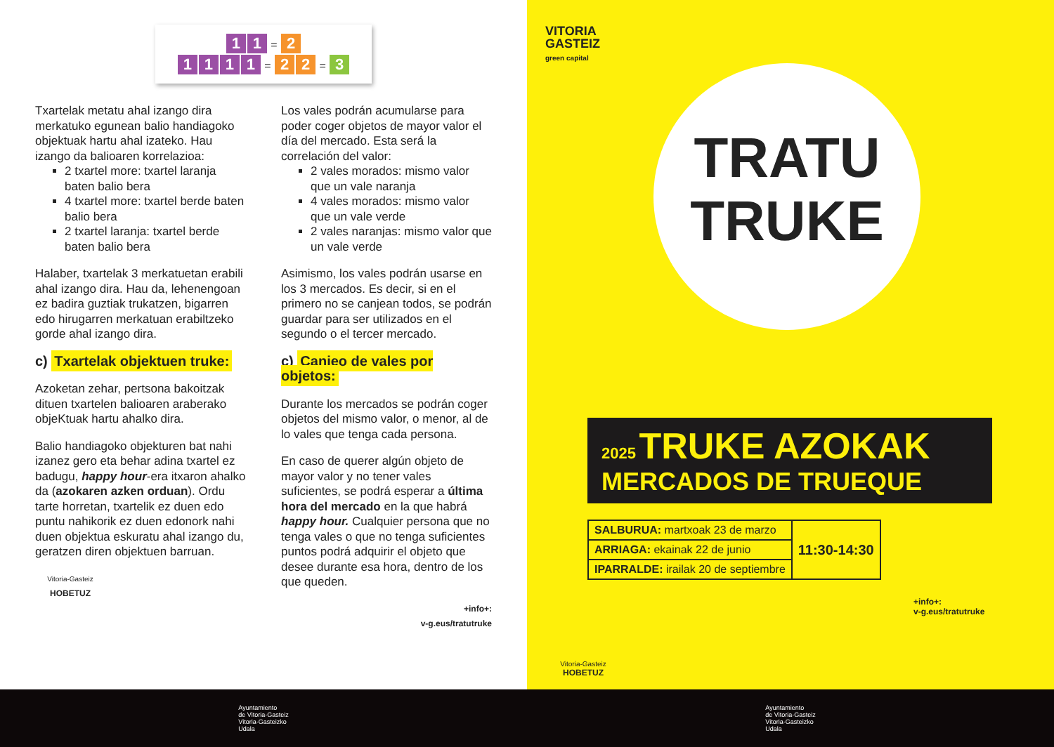1 1 = 2
1111 = 2 2 = 3
Txartelak metatu ahal izango dira merkatuko egunean balio handiagoko objektuak hartu ahal izateko. Hau izango da balioaren korrelazioa:
2 txartel more: txartel laranja baten balio bera
4 txartel more: txartel berde baten balio bera
2 txartel laranja: txartel berde baten balio bera
Halaber, txartelak 3 merkatuetan erabili ahal izango dira. Hau da, lehenengoan ez badira guztiak trukatzen, bigarren edo hirugarren merkatuan erabiltzeko gorde ahal izango dira.
c) Txartelak objektuen truke:
Azoketan zehar, pertsona bakoitzak dituen txartelen balioaren araberako objeKtuak hartu ahalko dira.
Balio handiagoko objekturen bat nahi izanez gero eta behar adina txartel ez badugu, happy hour-era itxaron ahalko da (azokaren azken orduan). Ordu tarte horretan, txartelik ez duen edo puntu nahikorik ez duen edonork nahi duen objektua eskuratu ahal izango du, geratzen diren objektuen barruan.
Vitoria-Gasteiz
HOBETUZ
Los vales podrán acumularse para poder coger objetos de mayor valor el día del mercado. Esta será la correlación del valor:
2 vales morados: mismo valor que un vale naranja
4 vales morados: mismo valor que un vale verde
2 vales naranjas: mismo valor que un vale verde
Asimismo, los vales podrán usarse en los 3 mercados. Es decir, si en el primero no se canjean todos, se podrán guardar para ser utilizados en el segundo o el tercer mercado.
c) Canjeo de vales por objetos:
Durante los mercados se podrán coger objetos del mismo valor, o menor, al de lo vales que tenga cada persona.
En caso de querer algún objeto de mayor valor y no tener vales suficientes, se podrá esperar a última hora del mercado en la que habrá happy hour. Cualquier persona que no tenga vales o que no tenga suficientes puntos podrá adquirir el objeto que desee durante esa hora, dentro de los que queden.
+info+:
v-g.eus/tratutruke
VITORIA
GASTEIZ
green capital
TRATU
TRUKE
2025 TRUKE AZOKAK
MERCADOS DE TRUEQUE
| SALBURUA: martxoak 23 de marzo | 11:30-14:30 |
| ARRIAGA: ekainak 22 de junio | |
| IPARRALDE: irailak 20 de septiembre | |
+info+:
v-g.eus/tratutruke
Vitoria-Gasteiz
HOBETUZ
Ayuntamiento
de Vitoria-Gasteiz
Vitoria-Gasteizko
Udala
Ayuntamiento
de Vitoria-Gasteiz
Vitoria-Gasteizko
Udala